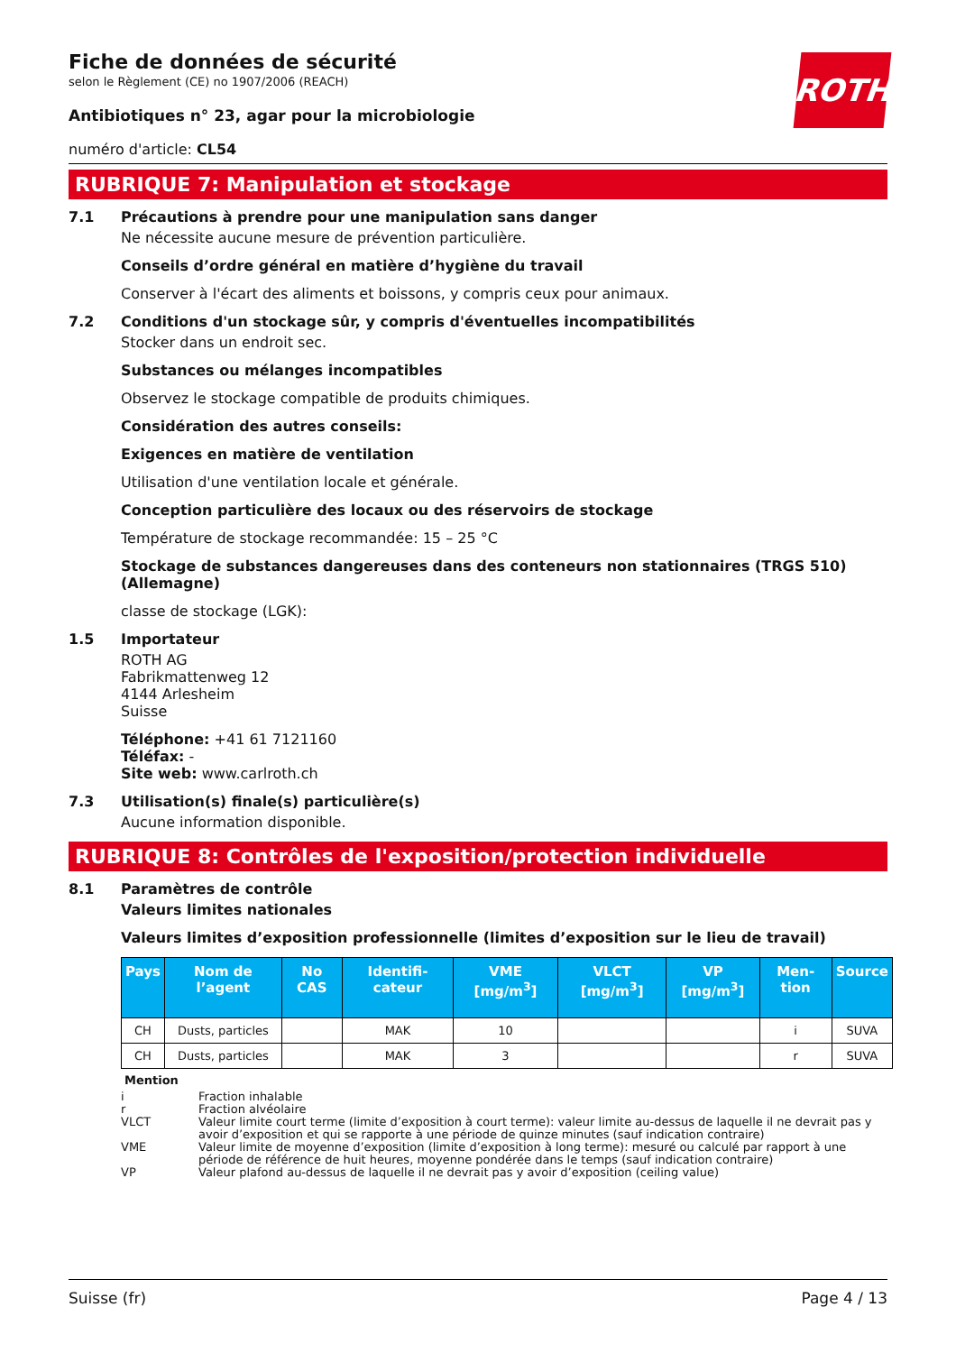ROTH
Fiche de données de sécurité
selon le Règlement (CE) no 1907/2006 (REACH)
Antibiotiques n° 23, agar pour la microbiologie
numéro d'article: CL54
RUBRIQUE 7: Manipulation et stockage
7.1 Précautions à prendre pour une manipulation sans danger
Ne nécessite aucune mesure de prévention particulière.
Conseils d’ordre général en matière d’hygiène du travail
Conserver à l'écart des aliments et boissons, y compris ceux pour animaux.
7.2 Conditions d'un stockage sûr, y compris d'éventuelles incompatibilités
Stocker dans un endroit sec.
Substances ou mélanges incompatibles
Observez le stockage compatible de produits chimiques.
Considération des autres conseils:
Exigences en matière de ventilation
Utilisation d'une ventilation locale et générale.
Conception particulière des locaux ou des réservoirs de stockage
Température de stockage recommandée: 15 – 25 °C
Stockage de substances dangereuses dans des conteneurs non stationnaires (TRGS 510) (Allemagne)
classe de stockage (LGK):
1.5 Importateur
ROTH AG
Fabrikmattenweg 12
4144 Arlesheim
Suisse
Téléphone: +41 61 7121160
Téléfax: -
Site web: www.carlroth.ch
7.3 Utilisation(s) finale(s) particulière(s)
Aucune information disponible.
RUBRIQUE 8: Contrôles de l'exposition/protection individuelle
8.1 Paramètres de contrôle
Valeurs limites nationales
Valeurs limites d’exposition professionnelle (limites d’exposition sur le lieu de travail)
| Pays | Nom de l’agent | No CAS | Identifi-cateur | VME [mg/m<sup>3</sup>] | VLCT [mg/m<sup>3</sup>] | VP [mg/m<sup>3</sup>] | Men-tion | Source |
| --- | --- | --- | --- | --- | --- | --- | --- | --- |
| CH | Dusts, particles | | MAK | 10 | | | i | SUVA |
| CH | Dusts, particles | | MAK | 3 | | | r | SUVA |
Mention
i Fraction inhalable
r Fraction alvéolaire
VLCT Valeur limite court terme (limite d’exposition à court terme): valeur limite au-dessus de laquelle il ne devrait pas y avoir d’exposition et qui se rapporte à une période de quinze minutes (sauf indication contraire)
VME Valeur limite de moyenne d’exposition (limite d’exposition à long terme): mesuré ou calculé par rapport à une période de référence de huit heures, moyenne pondérée dans le temps (sauf indication contraire)
VP Valeur plafond au-dessus de laquelle il ne devrait pas y avoir d’exposition (ceiling value)
Suisse (fr) Page 4 / 13